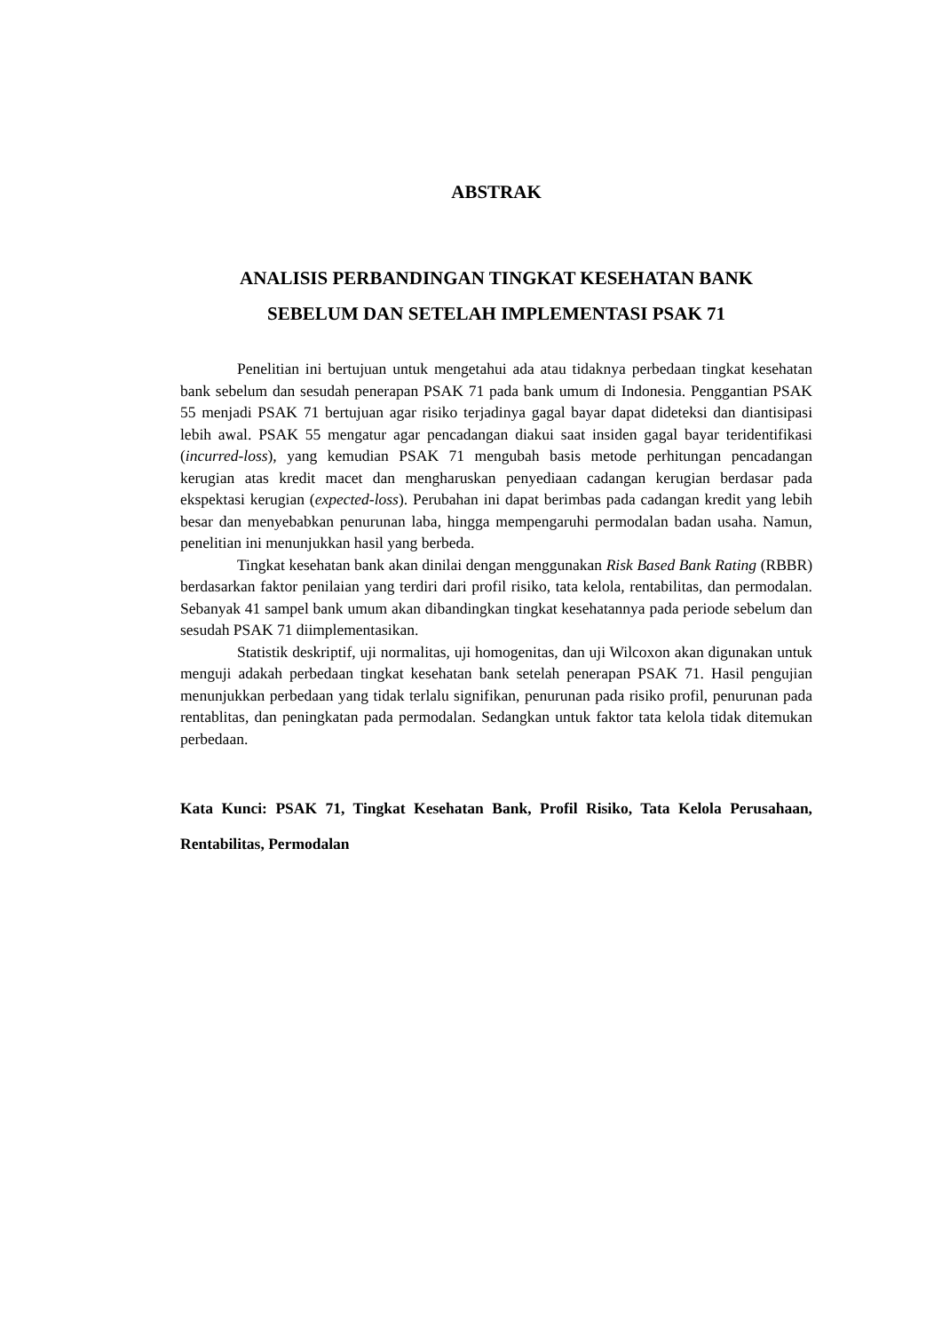ABSTRAK
ANALISIS PERBANDINGAN TINGKAT KESEHATAN BANK
SEBELUM DAN SETELAH IMPLEMENTASI PSAK 71
Penelitian ini bertujuan untuk mengetahui ada atau tidaknya perbedaan tingkat kesehatan bank sebelum dan sesudah penerapan PSAK 71 pada bank umum di Indonesia. Penggantian PSAK 55 menjadi PSAK 71 bertujuan agar risiko terjadinya gagal bayar dapat dideteksi dan diantisipasi lebih awal. PSAK 55 mengatur agar pencadangan diakui saat insiden gagal bayar teridentifikasi (incurred-loss), yang kemudian PSAK 71 mengubah basis metode perhitungan pencadangan kerugian atas kredit macet dan mengharuskan penyediaan cadangan kerugian berdasar pada ekspektasi kerugian (expected-loss). Perubahan ini dapat berimbas pada cadangan kredit yang lebih besar dan menyebabkan penurunan laba, hingga mempengaruhi permodalan badan usaha. Namun, penelitian ini menunjukkan hasil yang berbeda.
Tingkat kesehatan bank akan dinilai dengan menggunakan Risk Based Bank Rating (RBBR) berdasarkan faktor penilaian yang terdiri dari profil risiko, tata kelola, rentabilitas, dan permodalan. Sebanyak 41 sampel bank umum akan dibandingkan tingkat kesehatannya pada periode sebelum dan sesudah PSAK 71 diimplementasikan.
Statistik deskriptif, uji normalitas, uji homogenitas, dan uji Wilcoxon akan digunakan untuk menguji adakah perbedaan tingkat kesehatan bank setelah penerapan PSAK 71. Hasil pengujian menunjukkan perbedaan yang tidak terlalu signifikan, penurunan pada risiko profil, penurunan pada rentablitas, dan peningkatan pada permodalan. Sedangkan untuk faktor tata kelola tidak ditemukan perbedaan.
Kata Kunci: PSAK 71, Tingkat Kesehatan Bank, Profil Risiko, Tata Kelola Perusahaan, Rentabilitas, Permodalan